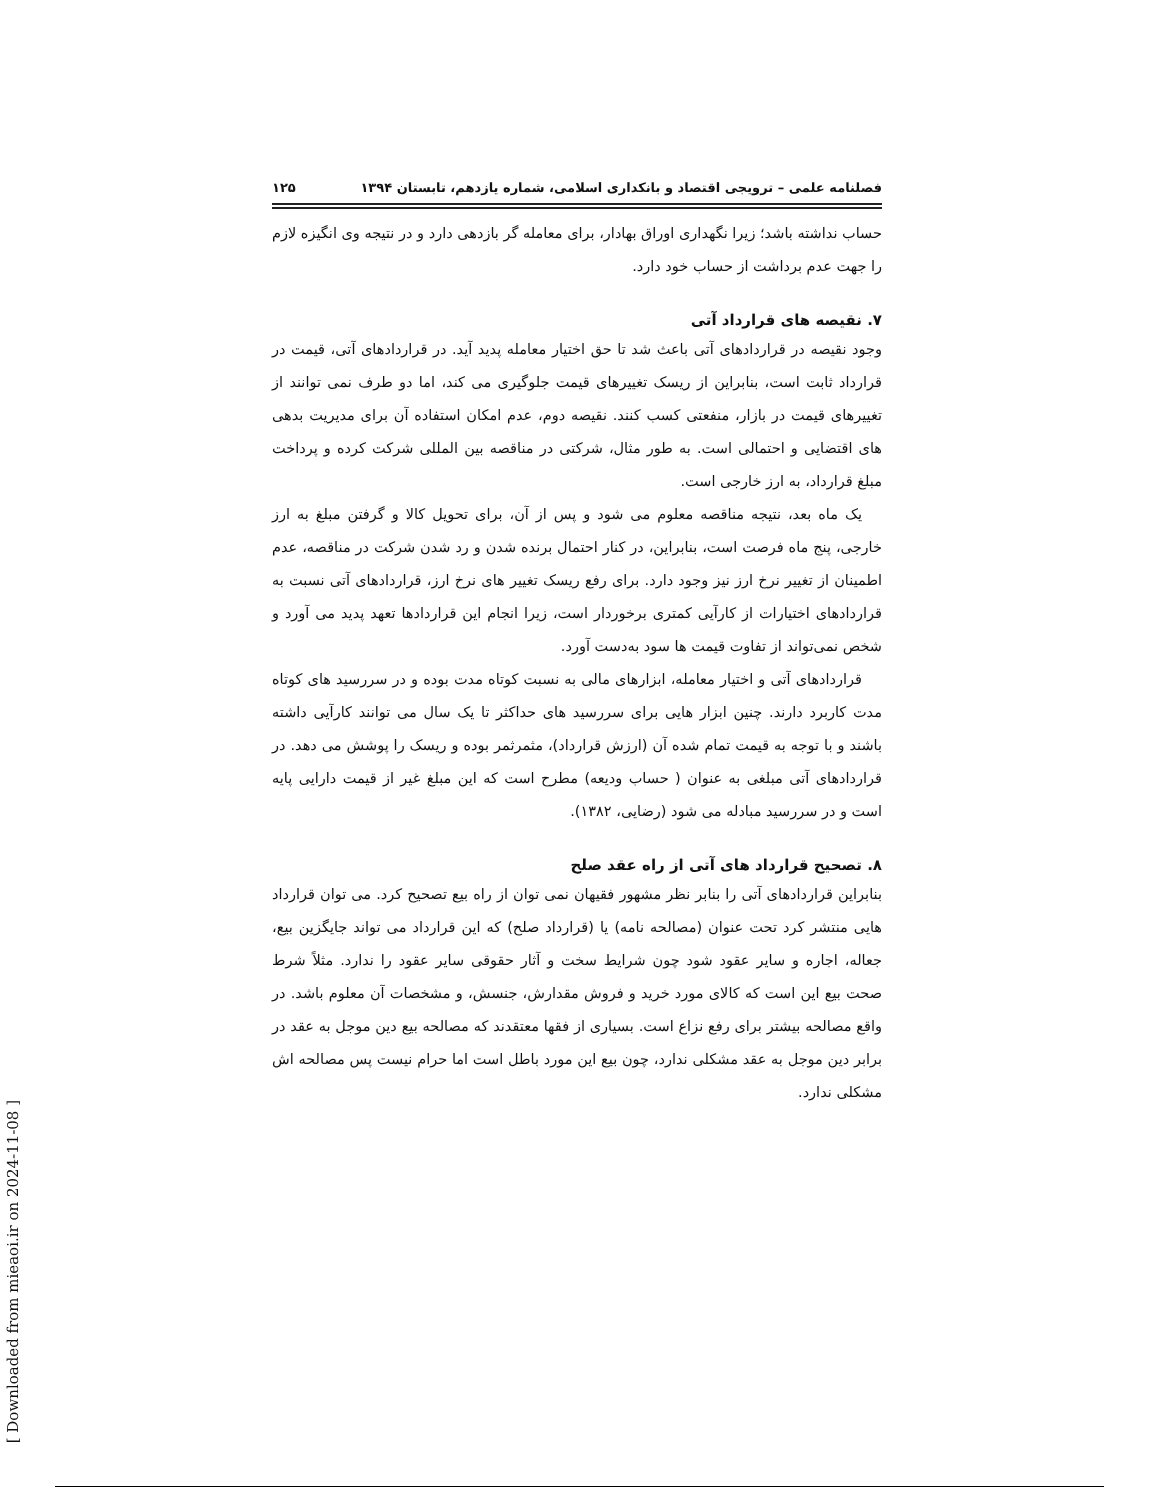فصلنامه علمی – ترویجی اقتصاد و بانکداری اسلامی، شماره یازدهم، تابستان ۱۳۹۴ ۱۲۵
حساب نداشته باشد؛ زیرا نگهداری اوراق بهادار، برای معامله گر بازدهی دارد و در نتیجه وی انگیزه لازم را جهت عدم برداشت از حساب خود دارد.
۷. نقیصه های قرارداد آتی
وجود نقیصه در قراردادهای آتی باعث شد تا حق اختیار معامله پدید آید. در قراردادهای آتی، قیمت در قرارداد ثابت است، بنابراین از ریسک تغییرهای قیمت جلوگیری می کند، اما دو طرف نمی توانند از تغییرهای قیمت در بازار، منفعتی کسب کنند. نقیصه دوم، عدم امکان استفاده آن برای مدیریت بدهی های اقتضایی و احتمالی است. به طور مثال، شرکتی در مناقصه بین المللی شرکت کرده و پرداخت مبلغ قرارداد، به ارز خارجی است.
یک ماه بعد، نتیجه مناقصه معلوم می شود و پس از آن، برای تحویل کالا و گرفتن مبلغ به ارز خارجی، پنج ماه فرصت است، بنابراین، در کنار احتمال برنده شدن و رد شدن شرکت در مناقصه، عدم اطمینان از تغییر نرخ ارز نیز وجود دارد. برای رفع ریسک تغییر های نرخ ارز، قراردادهای آتی نسبت به قراردادهای اختیارات از کارآیی کمتری برخوردار است، زیرا انجام این قراردادها تعهد پدید می آورد و شخص نمی‌تواند از تفاوت قیمت ها سود به‌دست آورد.
قراردادهای آتی و اختیار معامله، ابزارهای مالی به نسبت کوتاه مدت بوده و در سررسید های کوتاه مدت کاربرد دارند. چنین ابزار هایی برای سررسید های حداکثر تا یک سال می توانند کارآیی داشته باشند و با توجه به قیمت تمام شده آن (ارزش قرارداد)، مثمرثمر بوده و ریسک را پوشش می دهد. در قراردادهای آتی مبلغی به عنوان ( حساب ودیعه) مطرح است که این مبلغ غیر از قیمت دارایی پایه است و در سررسید مبادله می شود (رضایی، ۱۳۸۲).
۸. تصحیح قرارداد های آتی از راه عقد صلح
بنابراین قراردادهای آتی را بنابر نظر مشهور فقیهان نمی توان از راه بیع تصحیح کرد. می توان قرارداد هایی منتشر کرد تحت عنوان (مصالحه نامه) یا (قرارداد صلح) که این قرارداد می تواند جایگزین بیع، جعاله، اجاره و سایر عقود شود چون شرایط سخت و آثار حقوقی سایر عقود را ندارد. مثلاً شرط صحت بیع این است که کالای مورد خرید و فروش مقدارش، جنسش، و مشخصات آن معلوم باشد. در واقع مصالحه بیشتر برای رفع نزاع است. بسیاری از فقها معتقدند که مصالحه بیع دین موجل به عقد در برابر دین موجل به عقد مشکلی ندارد، چون بیع این مورد باطل است اما حرام نیست پس مصالحه اش مشکلی ندارد.
[ Downloaded from mieaoi.ir on 2024-11-08 ]